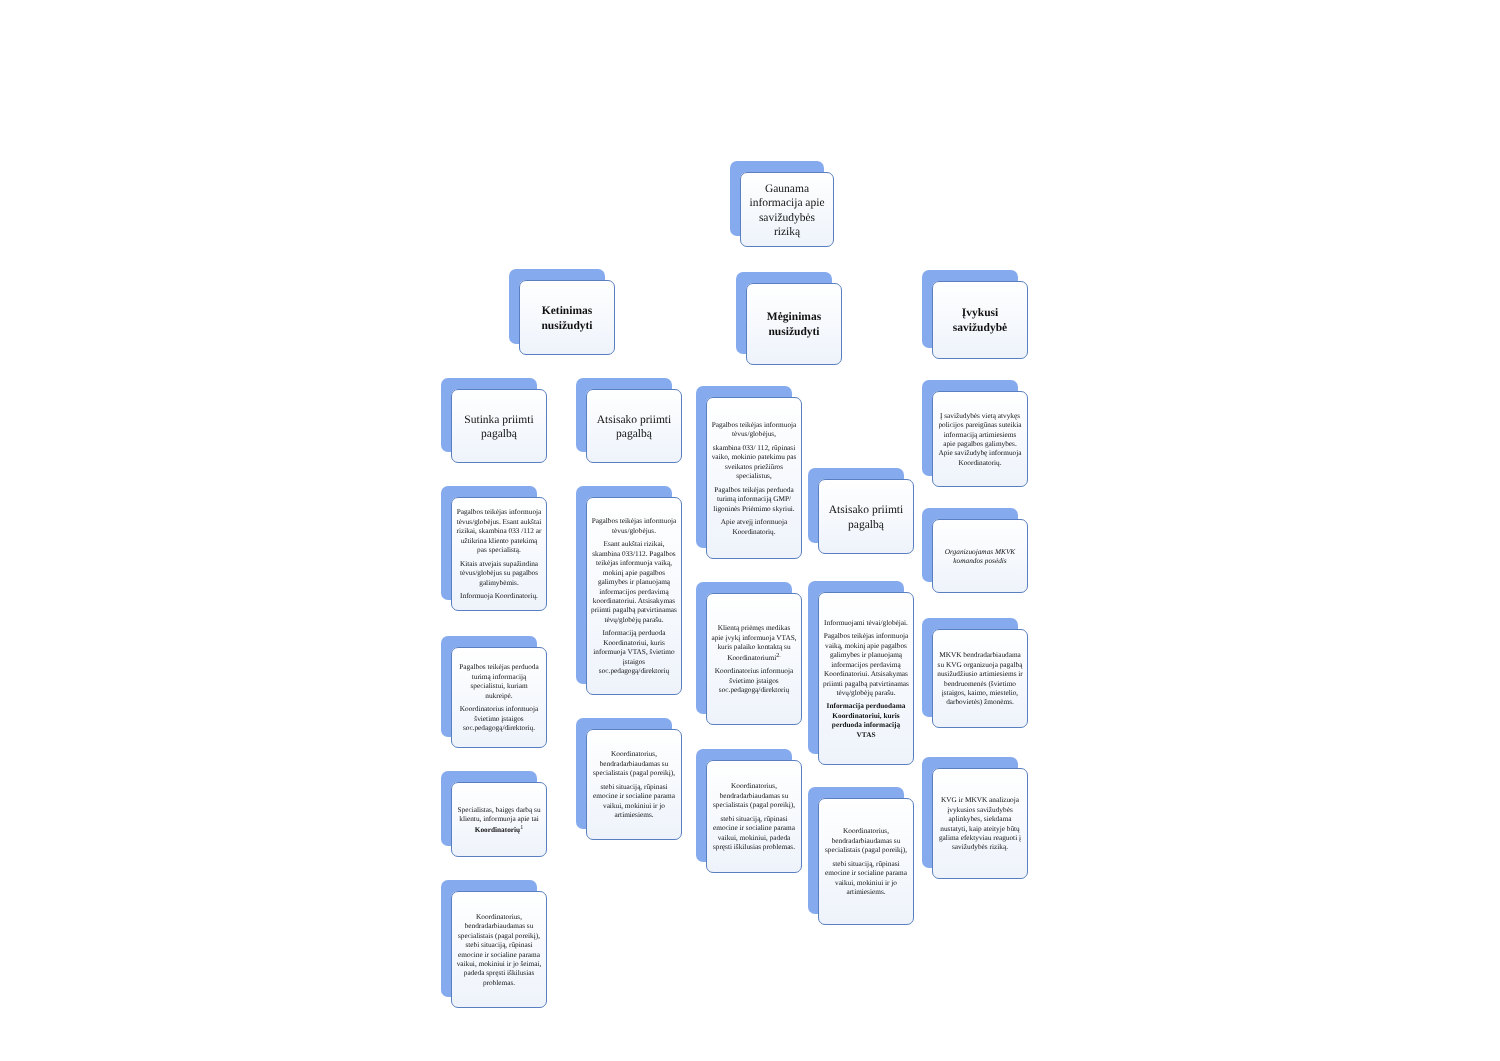Gaunama informacija apie savižudybės riziką
Ketinimas nusižudyti
Mėginimas nusižudyti
Įvykusi savižudybė
Sutinka priimti pagalbą
Pagalbos teikėjas informuoja tėvus/globėjus. Esant aukštai rizikai, skambina 033 /112 ar užtikrina kliento patekimą pas specialistą.
Kitais atvejais supažindina tėvus/globėjus su pagalbos galimybėmis.
Informuoja Koordinatorių.
Pagalbos teikėjas perduoda turimą informaciją specialistui, kuriam nukreipė.
Koordinatorius informuoja švietimo įstaigos soc.pedagogą/direktorių.
Specialistas, baigęs darbą su klientu, informuoja apie tai Koordinatorių<sup>1</sup>
Koordinatorius, bendradarbiaudamas su specialistais (pagal poreikį), stebi situaciją, rūpinasi emocine ir socialine parama vaikui, mokiniui ir jo šeimai, padeda spręsti iškilusias problemas.
Atsisako priimti pagalbą
Pagalbos teikėjas informuoja tėvus/globėjus.
Esant aukštai rizikai, skambina 033/112. Pagalbos teikėjas informuoja vaiką, mokinį apie pagalbos galimybes ir planuojamą informacijos perdavimą koordinatoriui. Atsisakymas priimti pagalbą patvirtinamas tėvų/globėjų parašu.
Informaciją perduoda Koordinatoriui, kuris informuoja VTAS, švietimo įstaigos soc.pedagogą/direktorių
Koordinatorius, bendradarbiaudamas su specialistais (pagal poreikį),
stebi situaciją, rūpinasi emocine ir socialine parama vaikui, mokiniui ir jo artimiesiems.
Pagalbos teikėjas informuoja tėvus/globėjus,
skambina 033/ 112, rūpinasi vaiko, mokinio patekimu pas sveikatos priežiūros specialistus,
Pagalbos teikėjas perduoda turimą informaciją GMP/ ligoninės Priėmimo skyriui.
Apie atvejį informuoja Koordinatorių.
Klientą priėmęs medikas apie įvykį informuoja VTAS, kuris palaiko kontaktą su Koordinatoriumi<sup>2.</sup>
Koordinatorius informuoja švietimo įstaigos soc.pedagogą/direktorių
Koordinatorius, bendradarbiaudamas su specialistais (pagal poreikį),
stebi situaciją, rūpinasi emocine ir socialine parama vaikui, mokiniui, padeda spręsti iškilusias problemas.
Atsisako priimti pagalbą
Informuojami tėvai/globėjai.
Pagalbos teikėjas informuoja vaiką, mokinį apie pagalbos galimybes ir planuojamą informacijos perdavimą Koordinatoriui. Atsisakymas priimti pagalbą patvirtinamas tėvų/globėjų parašu.
Informacija perduodama Koordinatoriui, kuris perduoda informaciją VTAS
Koordinatorius, bendradarbiaudamas su specialistais (pagal poreikį),
stebi situaciją, rūpinasi emocine ir socialine parama vaikui, mokiniui ir jo artimiesiems.
Į savižudybės vietą atvykęs policijos pareigūnas suteikia informaciją artimiesiems apie pagalbos galimybes. Apie savižudybę informuoja Koordinatorių.
Organizuojamas MKVK komandos posėdis
MKVK bendradarbiaudama su KVG organizuoja pagalbą nusižudžiusio artimiesiems ir bendruomenės (švietimo įstaigos, kaimo, miestelio, darbovietės) žmonėms.
KVG ir MKVK analizuoja įvykusios savižudybės aplinkybes, siekdama nustatyti, kaip ateityje būtų galima efektyviau reaguoti į savižudybės riziką.